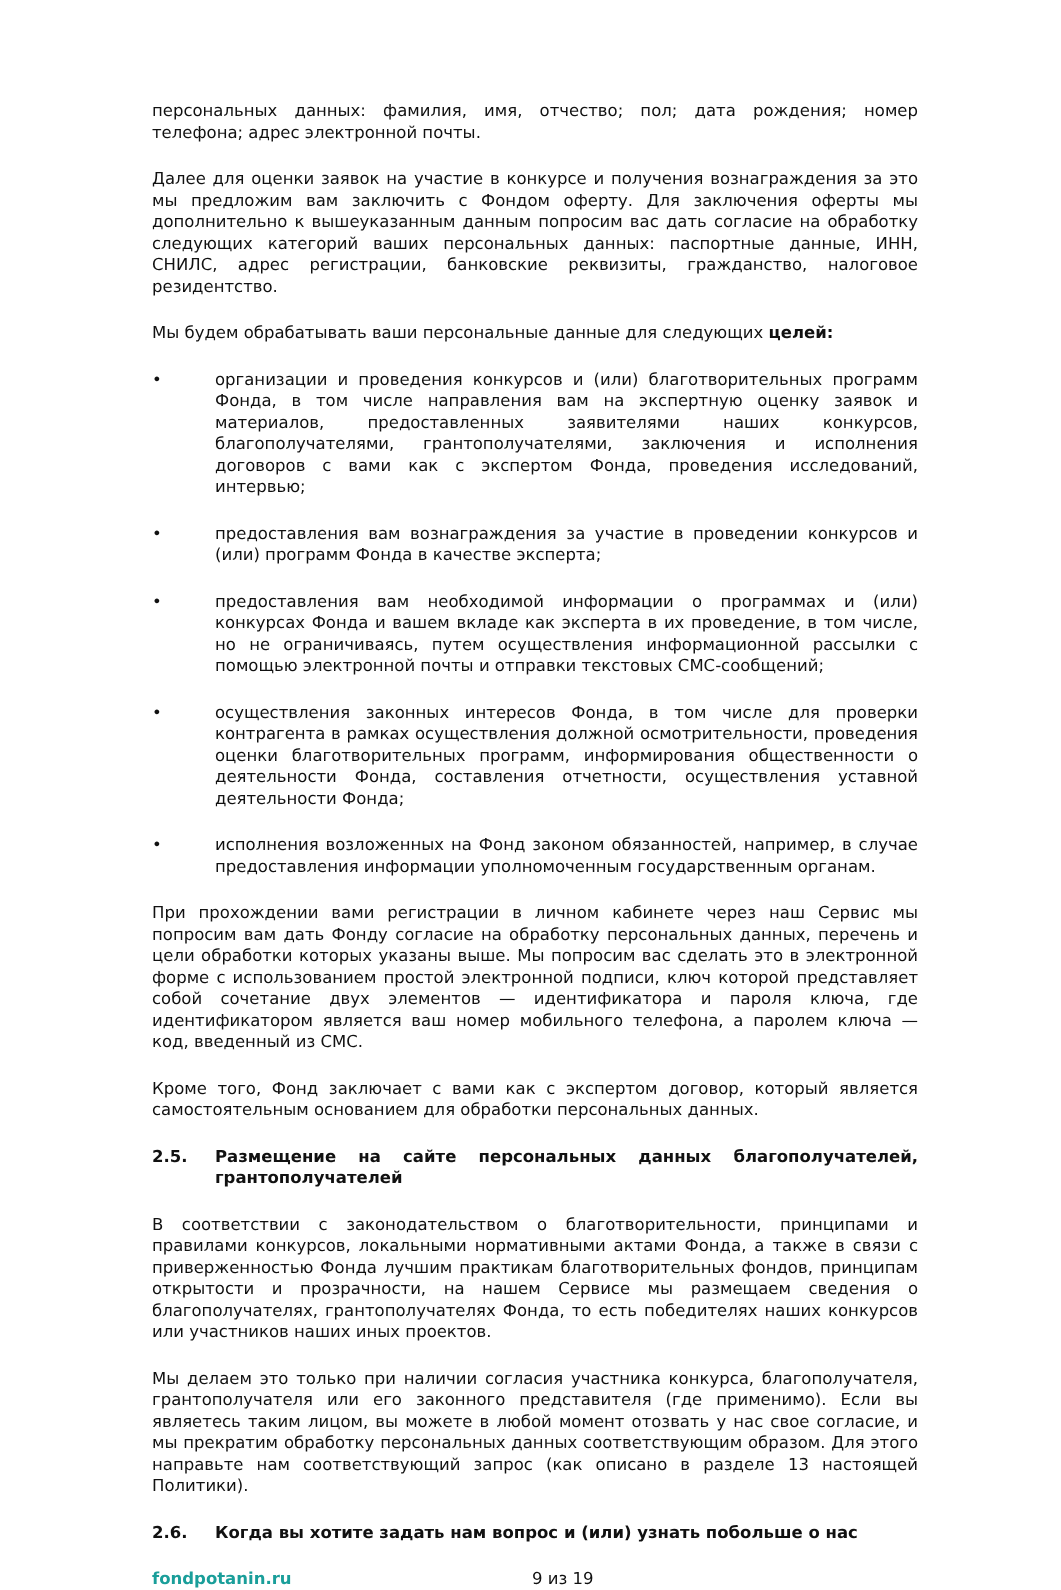персональных данных: фамилия, имя, отчество; пол; дата рождения; номер телефона; адрес электронной почты.
Далее для оценки заявок на участие в конкурсе и получения вознаграждения за это мы предложим вам заключить с Фондом оферту. Для заключения оферты мы дополнительно к вышеуказанным данным попросим вас дать согласие на обработку следующих категорий ваших персональных данных: паспортные данные, ИНН, СНИЛС, адрес регистрации, банковские реквизиты, гражданство, налоговое резидентство.
Мы будем обрабатывать ваши персональные данные для следующих целей:
• организации и проведения конкурсов и (или) благотворительных программ Фонда, в том числе направления вам на экспертную оценку заявок и материалов, предоставленных заявителями наших конкурсов, благополучателями, грантополучателями, заключения и исполнения договоров с вами как с экспертом Фонда, проведения исследований, интервью;
• предоставления вам вознаграждения за участие в проведении конкурсов и (или) программ Фонда в качестве эксперта;
• предоставления вам необходимой информации о программах и (или) конкурсах Фонда и вашем вкладе как эксперта в их проведение, в том числе, но не ограничиваясь, путем осуществления информационной рассылки с помощью электронной почты и отправки текстовых СМС-сообщений;
• осуществления законных интересов Фонда, в том числе для проверки контрагента в рамках осуществления должной осмотрительности, проведения оценки благотворительных программ, информирования общественности о деятельности Фонда, составления отчетности, осуществления уставной деятельности Фонда;
• исполнения возложенных на Фонд законом обязанностей, например, в случае предоставления информации уполномоченным государственным органам.
При прохождении вами регистрации в личном кабинете через наш Сервис мы попросим вам дать Фонду согласие на обработку персональных данных, перечень и цели обработки которых указаны выше. Мы попросим вас сделать это в электронной форме с использованием простой электронной подписи, ключ которой представляет собой сочетание двух элементов — идентификатора и пароля ключа, где идентификатором является ваш номер мобильного телефона, а паролем ключа — код, введенный из СМС.
Кроме того, Фонд заключает с вами как с экспертом договор, который является самостоятельным основанием для обработки персональных данных.
2.5. Размещение на сайте персональных данных благополучателей, грантополучателей
В соответствии с законодательством о благотворительности, принципами и правилами конкурсов, локальными нормативными актами Фонда, а также в связи с приверженностью Фонда лучшим практикам благотворительных фондов, принципам открытости и прозрачности, на нашем Сервисе мы размещаем сведения о благополучателях, грантополучателях Фонда, то есть победителях наших конкурсов или участников наших иных проектов.
Мы делаем это только при наличии согласия участника конкурса, благополучателя, грантополучателя или его законного представителя (где применимо). Если вы являетесь таким лицом, вы можете в любой момент отозвать у нас свое согласие, и мы прекратим обработку персональных данных соответствующим образом. Для этого направьте нам соответствующий запрос (как описано в разделе 13 настоящей Политики).
2.6. Когда вы хотите задать нам вопрос и (или) узнать побольше о нас
fondpotanin.ru 9 из 19